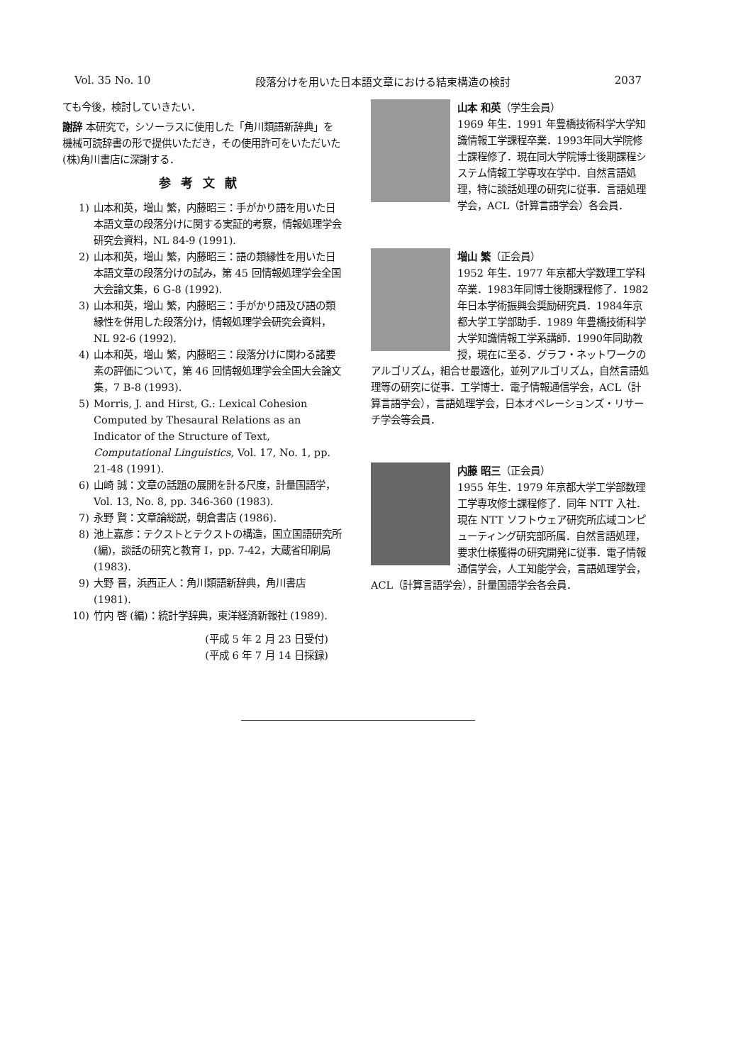Vol. 35 No. 10 段落分けを用いた日本語文章における結束構造の検討 2037
ても今後，検討していきたい．
謝辞 本研究で，シソーラスに使用した「角川類語新辞典」を機械可読辞書の形で提供いただき，その使用許可をいただいた(株)角川書店に深謝する．
参考文献
1) 山本和英，増山 繁，内藤昭三：手がかり語を用いた日本語文章の段落分けに関する実証的考察，情報処理学会研究会資料，NL 84-9 (1991).
2) 山本和英，増山 繁，内藤昭三：語の類縁性を用いた日本語文章の段落分けの試み，第 45 回情報処理学会全国大会論文集，6 G-8 (1992).
3) 山本和英，増山 繁，内藤昭三：手がかり語及び語の類縁性を併用した段落分け，情報処理学会研究会資料，NL 92-6 (1992).
4) 山本和英，増山 繁，内藤昭三：段落分けに関わる諸要素の評価について，第 46 回情報処理学会全国大会論文集，7 B-8 (1993).
5) Morris, J. and Hirst, G.: Lexical Cohesion Computed by Thesaural Relations as an Indicator of the Structure of Text, Computational Linguistics, Vol. 17, No. 1, pp. 21-48 (1991).
6) 山崎 誠：文章の話題の展開を計る尺度，計量国語学，Vol. 13, No. 8, pp. 346-360 (1983).
7) 永野 賢：文章論総説，朝倉書店 (1986).
8) 池上嘉彦：テクストとテクストの構造，国立国語研究所 (編)，談話の研究と教育 I，pp. 7-42，大蔵省印刷局 (1983).
9) 大野 晋，浜西正人：角川類語新辞典，角川書店 (1981).
10) 竹内 啓 (編)：統計学辞典，東洋経済新報社 (1989).
(平成 5 年 2 月 23 日受付)
(平成 6 年 7 月 14 日採録)
山本 和英（学生会員）
1969 年生．1991 年豊橋技術科学大学知識情報工学課程卒業．1993年同大学院修士課程修了．現在同大学院博士後期課程システム情報工学専攻在学中．自然言語処理，特に談話処理の研究に従事．言語処理学会，ACL（計算言語学会）各会員．
増山 繁（正会員）
1952 年生．1977 年京都大学数理工学科卒業．1983年同博士後期課程修了．1982年日本学術振興会奨励研究員．1984年京都大学工学部助手．1989 年豊橋技術科学大学知識情報工学系講師．1990年同助教授，現在に至る．グラフ・ネットワークのアルゴリズム，組合せ最適化，並列アルゴリズム，自然言語処理等の研究に従事．工学博士．電子情報通信学会，ACL（計算言語学会），言語処理学会，日本オペレーションズ・リサーチ学会等会員．
内藤 昭三（正会員）
1955 年生．1979 年京都大学工学部数理工学専攻修士課程修了．同年 NTT 入社．現在 NTT ソフトウェア研究所広域コンピューティング研究部所属．自然言語処理，要求仕様獲得の研究開発に従事．電子情報通信学会，人工知能学会，言語処理学会，ACL（計算言語学会），計量国語学会各会員．